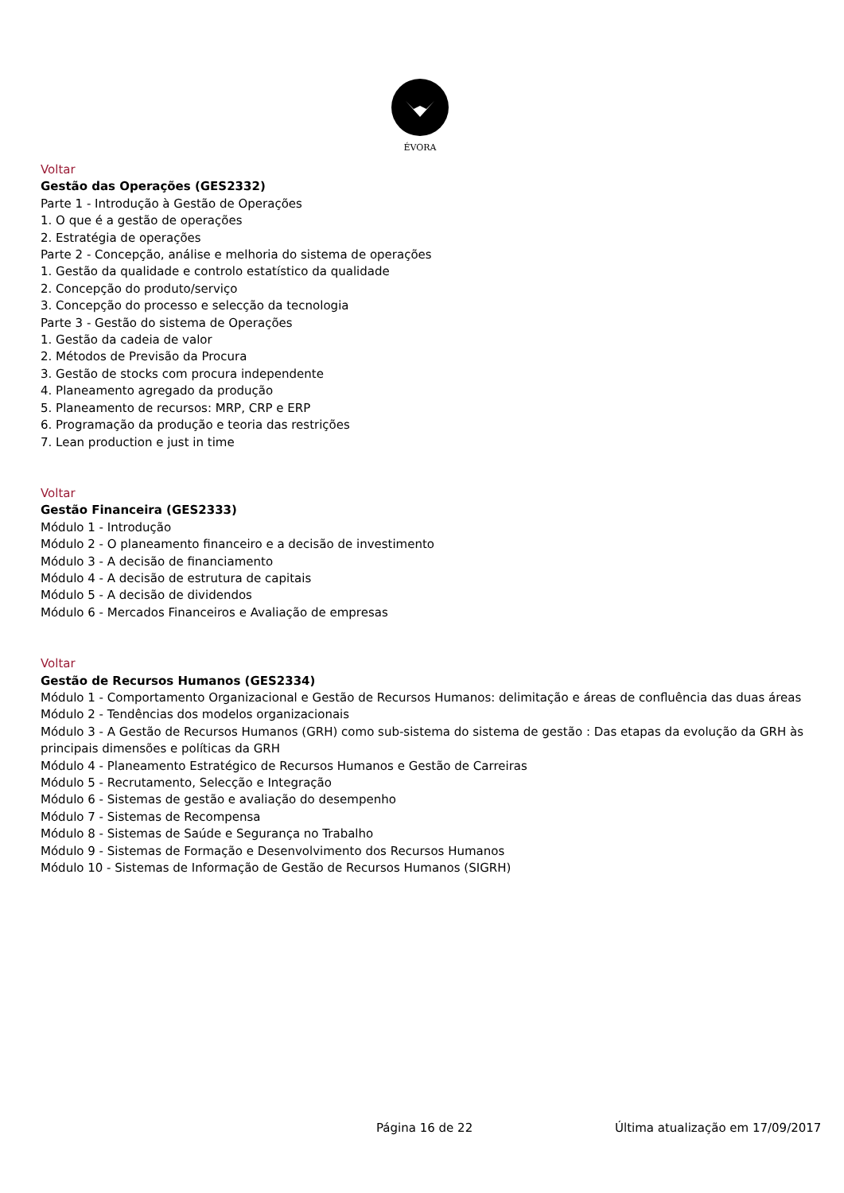ÉVORA
Voltar
Gestão das Operações (GES2332)
Parte 1 - Introdução à Gestão de Operações
1. O que é a gestão de operações
2. Estratégia de operações
Parte 2 - Concepção, análise e melhoria do sistema de operações
1. Gestão da qualidade e controlo estatístico da qualidade
2. Concepção do produto/serviço
3. Concepção do processo e selecção da tecnologia
Parte 3 - Gestão do sistema de Operações
1. Gestão da cadeia de valor
2. Métodos de Previsão da Procura
3. Gestão de stocks com procura independente
4. Planeamento agregado da produção
5. Planeamento de recursos: MRP, CRP e ERP
6. Programação da produção e teoria das restrições
7. Lean production e just in time
Voltar
Gestão Financeira (GES2333)
Módulo 1 - Introdução
Módulo 2 - O planeamento financeiro e a decisão de investimento
Módulo 3 - A decisão de financiamento
Módulo 4 - A decisão de estrutura de capitais
Módulo 5 - A decisão de dividendos
Módulo 6 - Mercados Financeiros e Avaliação de empresas
Voltar
Gestão de Recursos Humanos (GES2334)
Módulo 1 - Comportamento Organizacional e Gestão de Recursos Humanos: delimitação e áreas de confluência das duas áreas
Módulo 2 - Tendências dos modelos organizacionais
Módulo 3 - A Gestão de Recursos Humanos (GRH) como sub-sistema do sistema de gestão : Das etapas da evolução da GRH às principais dimensões e políticas da GRH
Módulo 4 - Planeamento Estratégico de Recursos Humanos e Gestão de Carreiras
Módulo 5 - Recrutamento, Selecção e Integração
Módulo 6 - Sistemas de gestão e avaliação do desempenho
Módulo 7 - Sistemas de Recompensa
Módulo 8 - Sistemas de Saúde e Segurança no Trabalho
Módulo 9 - Sistemas de Formação e Desenvolvimento dos Recursos Humanos
Módulo 10 - Sistemas de Informação de Gestão de Recursos Humanos (SIGRH)
Página 16 de 22 Última atualização em 17/09/2017